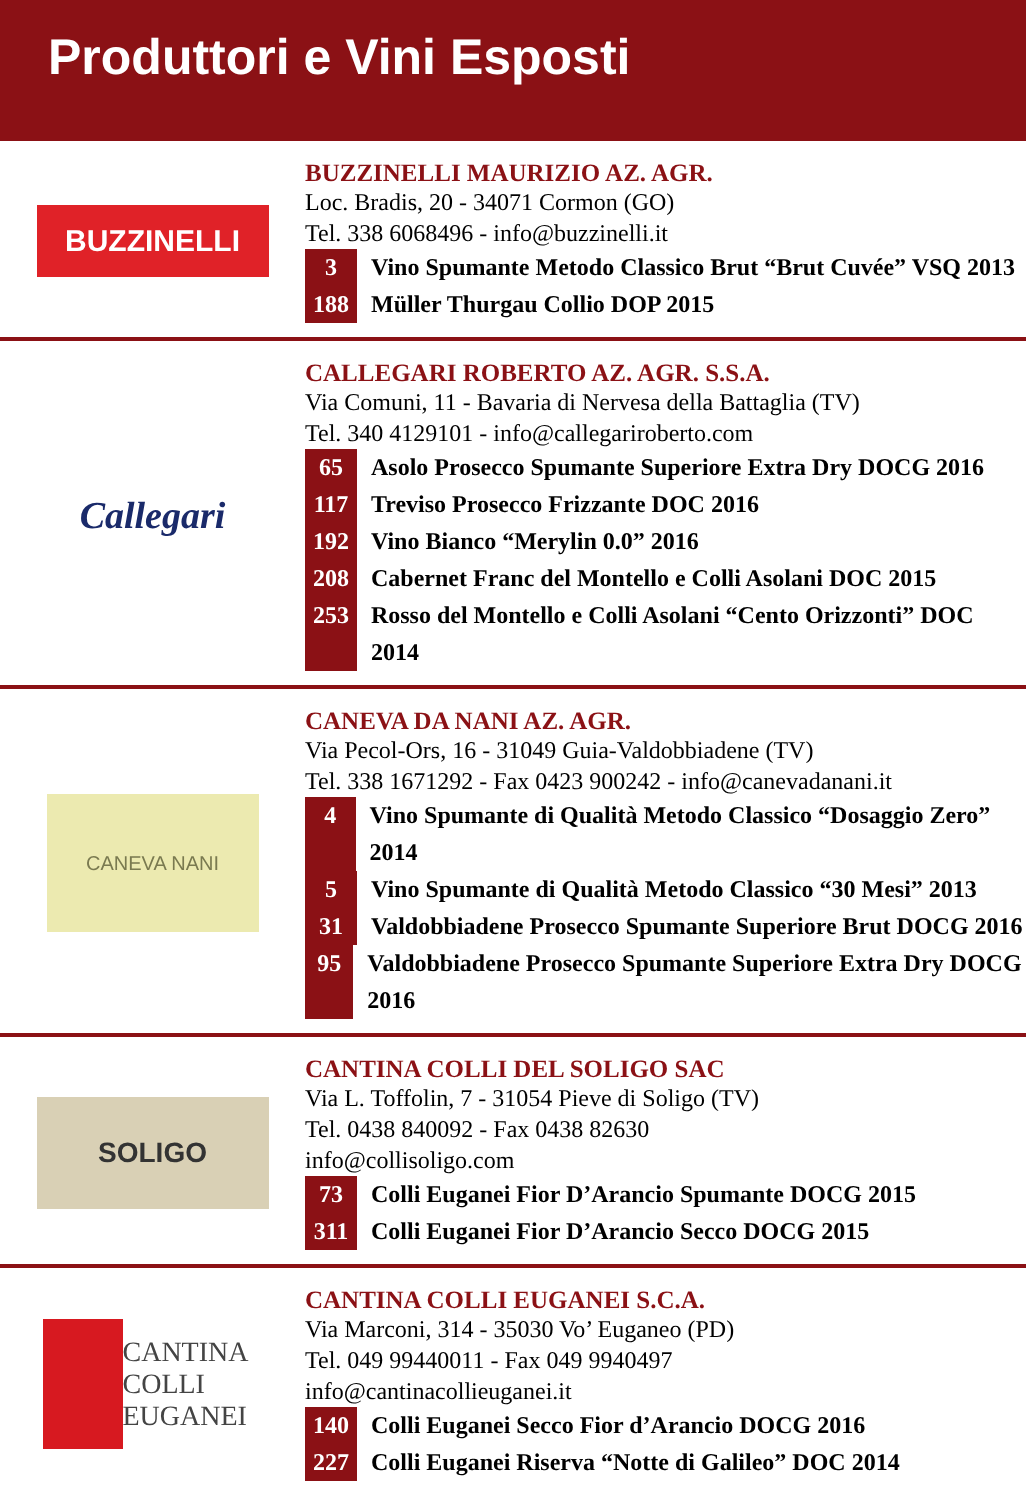Produttori e Vini Esposti
BUZZINELLI
BUZZINELLI MAURIZIO AZ. AGR.
Loc. Bradis, 20 - 34071 Cormon (GO)
Tel. 338 6068496 - info@buzzinelli.it
3 Vino Spumante Metodo Classico Brut “Brut Cuvée” VSQ 2013
188 Müller Thurgau Collio DOP 2015
Callegari
CALLEGARI ROBERTO AZ. AGR. S.S.A.
Via Comuni, 11 - Bavaria di Nervesa della Battaglia (TV)
Tel. 340 4129101 - info@callegariroberto.com
65 Asolo Prosecco Spumante Superiore Extra Dry DOCG 2016
117 Treviso Prosecco Frizzante DOC 2016
192 Vino Bianco “Merylin 0.0” 2016
208 Cabernet Franc del Montello e Colli Asolani DOC 2015
253 Rosso del Montello e Colli Asolani “Cento Orizzonti” DOC 2014
CANEVA NANI
CANEVA DA NANI AZ. AGR.
Via Pecol-Ors, 16 - 31049 Guia-Valdobbiadene (TV)
Tel. 338 1671292 - Fax 0423 900242 - info@canevadanani.it
4 Vino Spumante di Qualità Metodo Classico “Dosaggio Zero” 2014
5 Vino Spumante di Qualità Metodo Classico “30 Mesi” 2013
31 Valdobbiadene Prosecco Spumante Superiore Brut DOCG 2016
95 Valdobbiadene Prosecco Spumante Superiore Extra Dry DOCG 2016
SOLIGO
CANTINA COLLI DEL SOLIGO SAC
Via L. Toffolin, 7 - 31054 Pieve di Soligo (TV)
Tel. 0438 840092 - Fax 0438 82630
info@collisoligo.com
73 Colli Euganei Fior D’Arancio Spumante DOCG 2015
311 Colli Euganei Fior D’Arancio Secco DOCG 2015
CANTINA COLLI EUGANEI
CANTINA COLLI EUGANEI S.C.A.
Via Marconi, 314 - 35030 Vo’ Euganeo (PD)
Tel. 049 99440011 - Fax 049 9940497
info@cantinacollieuganei.it
140 Colli Euganei Secco Fior d’Arancio DOCG 2016
227 Colli Euganei Riserva “Notte di Galileo” DOC 2014